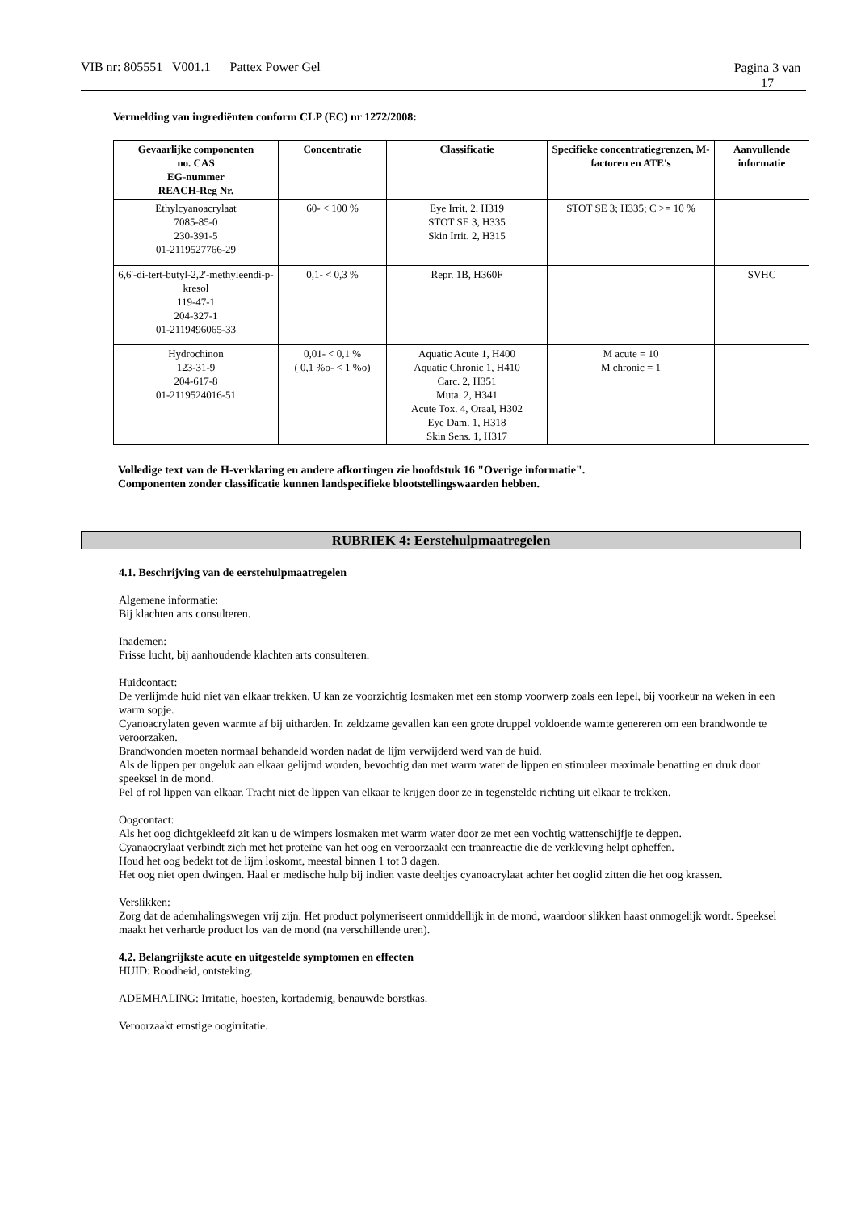Pagina 3 van 17 VIB nr: 805551 V001.1 Pattex Power Gel
Vermelding van ingrediënten conform CLP (EC) nr 1272/2008:
| Gevaarlijke componenten no. CAS EG-nummer REACH-Reg Nr. | Concentratie | Classificatie | Specifieke concentratiegrenzen, M-factoren en ATE's | Aanvullende informatie |
| --- | --- | --- | --- | --- |
| Ethylcyanoacrylaat 7085-85-0 230-391-5 01-2119527766-29 | 60- < 100 % | Eye Irrit. 2, H319 STOT SE 3, H335 Skin Irrit. 2, H315 | STOT SE 3; H335; C >= 10 % | |
| 6,6'-di-tert-butyl-2,2'-methyleendi-p-kresol 119-47-1 204-327-1 01-2119496065-33 | 0,1- < 0,3 % | Repr. 1B, H360F | | SVHC |
| Hydrochinon 123-31-9 204-617-8 01-2119524016-51 | 0,01- < 0,1 % ( 0,1 %o- < 1 %o) | Aquatic Acute 1, H400 Aquatic Chronic 1, H410 Carc. 2, H351 Muta. 2, H341 Acute Tox. 4, Oraal, H302 Eye Dam. 1, H318 Skin Sens. 1, H317 | M acute = 10 M chronic = 1 | |
Volledige text van de H-verklaring en andere afkortingen zie hoofdstuk 16 "Overige informatie".
Componenten zonder classificatie kunnen landspecifieke blootstellingswaarden hebben.
RUBRIEK 4: Eerstehulpmaatregelen
4.1. Beschrijving van de eerstehulpmaatregelen
Algemene informatie:
Bij klachten arts consulteren.
Inademen:
Frisse lucht, bij aanhoudende klachten arts consulteren.
Huidcontact:
De verlijmde huid niet van elkaar trekken. U kan ze voorzichtig losmaken met een stomp voorwerp zoals een lepel, bij voorkeur na weken in een warm sopje.
Cyanoacrylaten geven warmte af bij uitharden. In zeldzame gevallen kan een grote druppel voldoende wamte genereren om een brandwonde te veroorzaken.
Brandwonden moeten normaal behandeld worden nadat de lijm verwijderd werd van de huid.
Als de lippen per ongeluk aan elkaar gelijmd worden, bevochtig dan met warm water de lippen en stimuleer maximale benatting en druk door speeksel in de mond.
Pel of rol lippen van elkaar. Tracht niet de lippen van elkaar te krijgen door ze in tegenstelde richting uit elkaar te trekken.
Oogcontact:
Als het oog dichtgekleefd zit kan u de wimpers losmaken met warm water door ze met een vochtig wattenschijfje te deppen.
Cyanaocrylaat verbindt zich met het proteïne van het oog en veroorzaakt een traanreactie die de verkleving helpt opheffen.
Houd het oog bedekt tot de lijm loskomt, meestal binnen 1 tot 3 dagen.
Het oog niet open dwingen. Haal er medische hulp bij indien vaste deeltjes cyanoacrylaat achter het ooglid zitten die het oog krassen.
Verslikken:
Zorg dat de ademhalingswegen vrij zijn. Het product polymeriseert onmiddellijk in de mond, waardoor slikken haast onmogelijk wordt. Speeksel maakt het verharde product los van de mond (na verschillende uren).
4.2. Belangrijkste acute en uitgestelde symptomen en effecten
HUID: Roodheid, ontsteking.
ADEMHALING: Irritatie, hoesten, kortademig, benauwde borstkas.
Veroorzaakt ernstige oogirritatie.